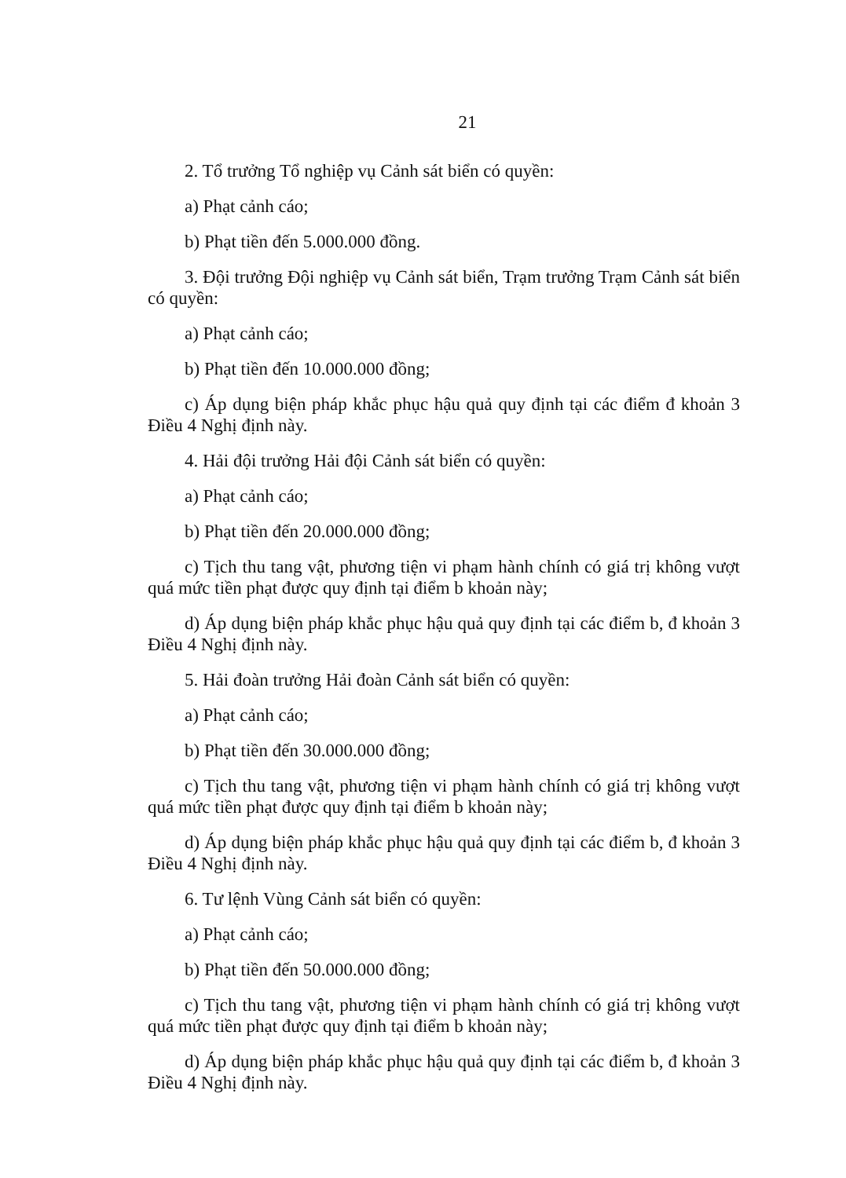21
2. Tổ trưởng Tổ nghiệp vụ Cảnh sát biển có quyền:
a) Phạt cảnh cáo;
b) Phạt tiền đến 5.000.000 đồng.
3. Đội trưởng Đội nghiệp vụ Cảnh sát biển, Trạm trưởng Trạm Cảnh sát biển có quyền:
a) Phạt cảnh cáo;
b) Phạt tiền đến 10.000.000 đồng;
c) Áp dụng biện pháp khắc phục hậu quả quy định tại các điểm đ khoản 3 Điều 4 Nghị định này.
4. Hải đội trưởng Hải đội Cảnh sát biển có quyền:
a) Phạt cảnh cáo;
b) Phạt tiền đến 20.000.000 đồng;
c) Tịch thu tang vật, phương tiện vi phạm hành chính có giá trị không vượt quá mức tiền phạt được quy định tại điểm b khoản này;
d) Áp dụng biện pháp khắc phục hậu quả quy định tại các điểm b, đ khoản 3 Điều 4 Nghị định này.
5. Hải đoàn trưởng Hải đoàn Cảnh sát biển có quyền:
a) Phạt cảnh cáo;
b) Phạt tiền đến 30.000.000 đồng;
c) Tịch thu tang vật, phương tiện vi phạm hành chính có giá trị không vượt quá mức tiền phạt được quy định tại điểm b khoản này;
d) Áp dụng biện pháp khắc phục hậu quả quy định tại các điểm b, đ khoản 3 Điều 4 Nghị định này.
6. Tư lệnh Vùng Cảnh sát biển có quyền:
a) Phạt cảnh cáo;
b) Phạt tiền đến 50.000.000 đồng;
c) Tịch thu tang vật, phương tiện vi phạm hành chính có giá trị không vượt quá mức tiền phạt được quy định tại điểm b khoản này;
d) Áp dụng biện pháp khắc phục hậu quả quy định tại các điểm b, đ khoản 3 Điều 4 Nghị định này.